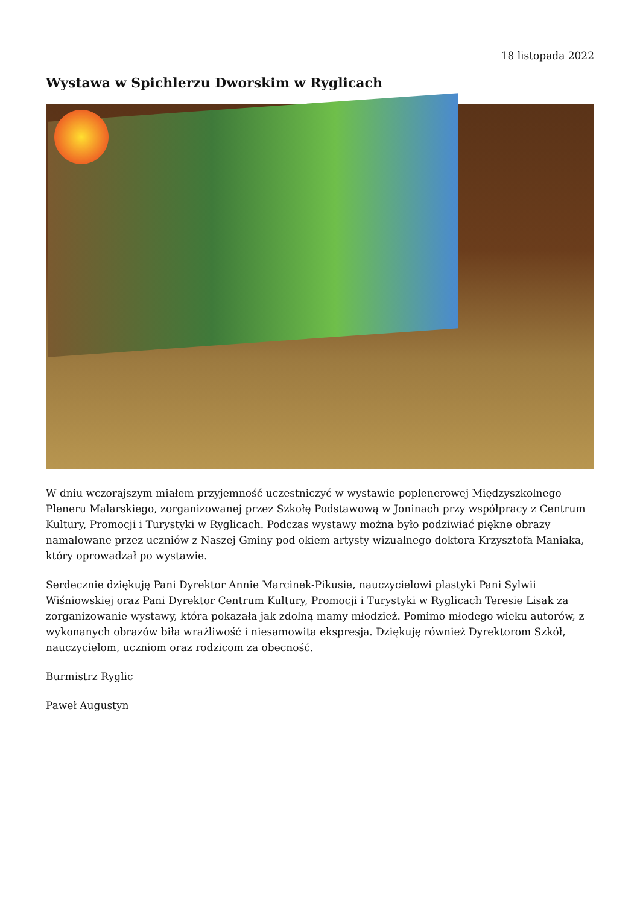18 listopada 2022
Wystawa w Spichlerzu Dworskim w Ryglicach
W dniu wczorajszym miałem przyjemność uczestniczyć w wystawie poplenerowej Międzyszkolnego Pleneru Malarskiego, zorganizowanej przez Szkołę Podstawową w Joninach przy współpracy z Centrum Kultury, Promocji i Turystyki w Ryglicach. Podczas wystawy można było podziwiać piękne obrazy namalowane przez uczniów z Naszej Gminy pod okiem artysty wizualnego doktora Krzysztofa Maniaka, który oprowadzał po wystawie.
Serdecznie dziękuję Pani Dyrektor Annie Marcinek-Pikusie, nauczycielowi plastyki Pani Sylwii Wiśniowskiej oraz Pani Dyrektor Centrum Kultury, Promocji i Turystyki w Ryglicach Teresie Lisak za zorganizowanie wystawy, która pokazała jak zdolną mamy młodzież. Pomimo młodego wieku autorów, z wykonanych obrazów biła wrażliwość i niesamowita ekspresja. Dziękuję również Dyrektorom Szkół, nauczycielom, uczniom oraz rodzicom za obecność.
Burmistrz Ryglic
Paweł Augustyn